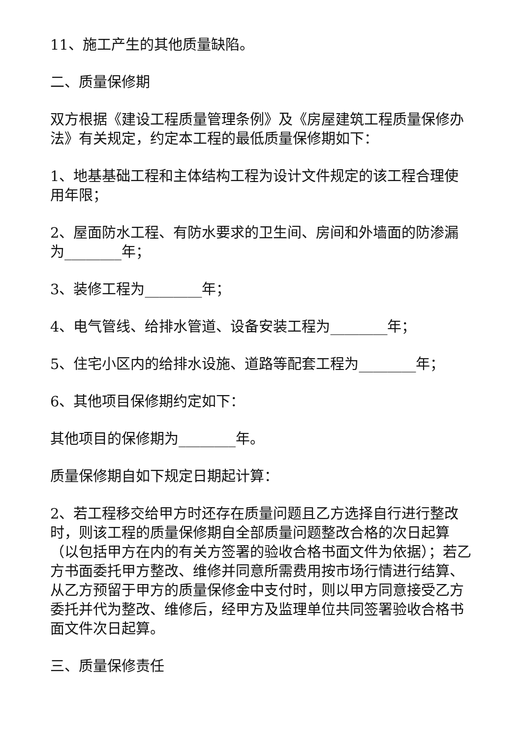11、施工产生的其他质量缺陷。
二、质量保修期
双方根据《建设工程质量管理条例》及《房屋建筑工程质量保修办法》有关规定，约定本工程的最低质量保修期如下：
1、地基基础工程和主体结构工程为设计文件规定的该工程合理使用年限；
2、屋面防水工程、有防水要求的卫生间、房间和外墙面的防渗漏为________年；
3、装修工程为________年；
4、电气管线、给排水管道、设备安装工程为________年；
5、住宅小区内的给排水设施、道路等配套工程为________年；
6、其他项目保修期约定如下：
其他项目的保修期为________年。
质量保修期自如下规定日期起计算：
2、若工程移交给甲方时还存在质量问题且乙方选择自行进行整改时，则该工程的质量保修期自全部质量问题整改合格的次日起算（以包括甲方在内的有关方签署的验收合格书面文件为依据）；若乙方书面委托甲方整改、维修并同意所需费用按市场行情进行结算、从乙方预留于甲方的质量保修金中支付时，则以甲方同意接受乙方委托并代为整改、维修后，经甲方及监理单位共同签署验收合格书面文件次日起算。
三、质量保修责任